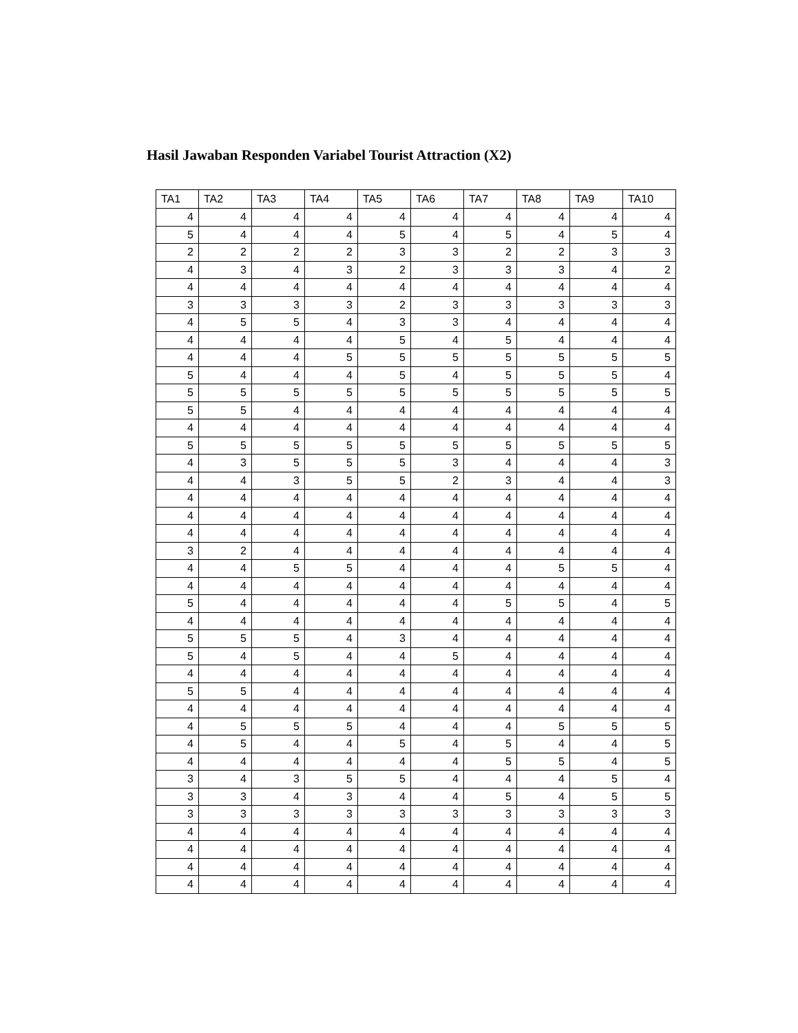Hasil Jawaban Responden Variabel Tourist Attraction (X2)
| TA1 | TA2 | TA3 | TA4 | TA5 | TA6 | TA7 | TA8 | TA9 | TA10 |
| --- | --- | --- | --- | --- | --- | --- | --- | --- | --- |
| 4 | 4 | 4 | 4 | 4 | 4 | 4 | 4 | 4 | 4 |
| 5 | 4 | 4 | 4 | 5 | 4 | 5 | 4 | 5 | 4 |
| 2 | 2 | 2 | 2 | 3 | 3 | 2 | 2 | 3 | 3 |
| 4 | 3 | 4 | 3 | 2 | 3 | 3 | 3 | 4 | 2 |
| 4 | 4 | 4 | 4 | 4 | 4 | 4 | 4 | 4 | 4 |
| 3 | 3 | 3 | 3 | 2 | 3 | 3 | 3 | 3 | 3 |
| 4 | 5 | 5 | 4 | 3 | 3 | 4 | 4 | 4 | 4 |
| 4 | 4 | 4 | 4 | 5 | 4 | 5 | 4 | 4 | 4 |
| 4 | 4 | 4 | 5 | 5 | 5 | 5 | 5 | 5 | 5 |
| 5 | 4 | 4 | 4 | 5 | 4 | 5 | 5 | 5 | 4 |
| 5 | 5 | 5 | 5 | 5 | 5 | 5 | 5 | 5 | 5 |
| 5 | 5 | 4 | 4 | 4 | 4 | 4 | 4 | 4 | 4 |
| 4 | 4 | 4 | 4 | 4 | 4 | 4 | 4 | 4 | 4 |
| 5 | 5 | 5 | 5 | 5 | 5 | 5 | 5 | 5 | 5 |
| 4 | 3 | 5 | 5 | 5 | 3 | 4 | 4 | 4 | 3 |
| 4 | 4 | 3 | 5 | 5 | 2 | 3 | 4 | 4 | 3 |
| 4 | 4 | 4 | 4 | 4 | 4 | 4 | 4 | 4 | 4 |
| 4 | 4 | 4 | 4 | 4 | 4 | 4 | 4 | 4 | 4 |
| 4 | 4 | 4 | 4 | 4 | 4 | 4 | 4 | 4 | 4 |
| 3 | 2 | 4 | 4 | 4 | 4 | 4 | 4 | 4 | 4 |
| 4 | 4 | 5 | 5 | 4 | 4 | 4 | 5 | 5 | 4 |
| 4 | 4 | 4 | 4 | 4 | 4 | 4 | 4 | 4 | 4 |
| 5 | 4 | 4 | 4 | 4 | 4 | 5 | 5 | 4 | 5 |
| 4 | 4 | 4 | 4 | 4 | 4 | 4 | 4 | 4 | 4 |
| 5 | 5 | 5 | 4 | 3 | 4 | 4 | 4 | 4 | 4 |
| 5 | 4 | 5 | 4 | 4 | 5 | 4 | 4 | 4 | 4 |
| 4 | 4 | 4 | 4 | 4 | 4 | 4 | 4 | 4 | 4 |
| 5 | 5 | 4 | 4 | 4 | 4 | 4 | 4 | 4 | 4 |
| 4 | 4 | 4 | 4 | 4 | 4 | 4 | 4 | 4 | 4 |
| 4 | 5 | 5 | 5 | 4 | 4 | 4 | 5 | 5 | 5 |
| 4 | 5 | 4 | 4 | 5 | 4 | 5 | 4 | 4 | 5 |
| 4 | 4 | 4 | 4 | 4 | 4 | 5 | 5 | 4 | 5 |
| 3 | 4 | 3 | 5 | 5 | 4 | 4 | 4 | 5 | 4 |
| 3 | 3 | 4 | 3 | 4 | 4 | 5 | 4 | 5 | 5 |
| 3 | 3 | 3 | 3 | 3 | 3 | 3 | 3 | 3 | 3 |
| 4 | 4 | 4 | 4 | 4 | 4 | 4 | 4 | 4 | 4 |
| 4 | 4 | 4 | 4 | 4 | 4 | 4 | 4 | 4 | 4 |
| 4 | 4 | 4 | 4 | 4 | 4 | 4 | 4 | 4 | 4 |
| 4 | 4 | 4 | 4 | 4 | 4 | 4 | 4 | 4 | 4 |